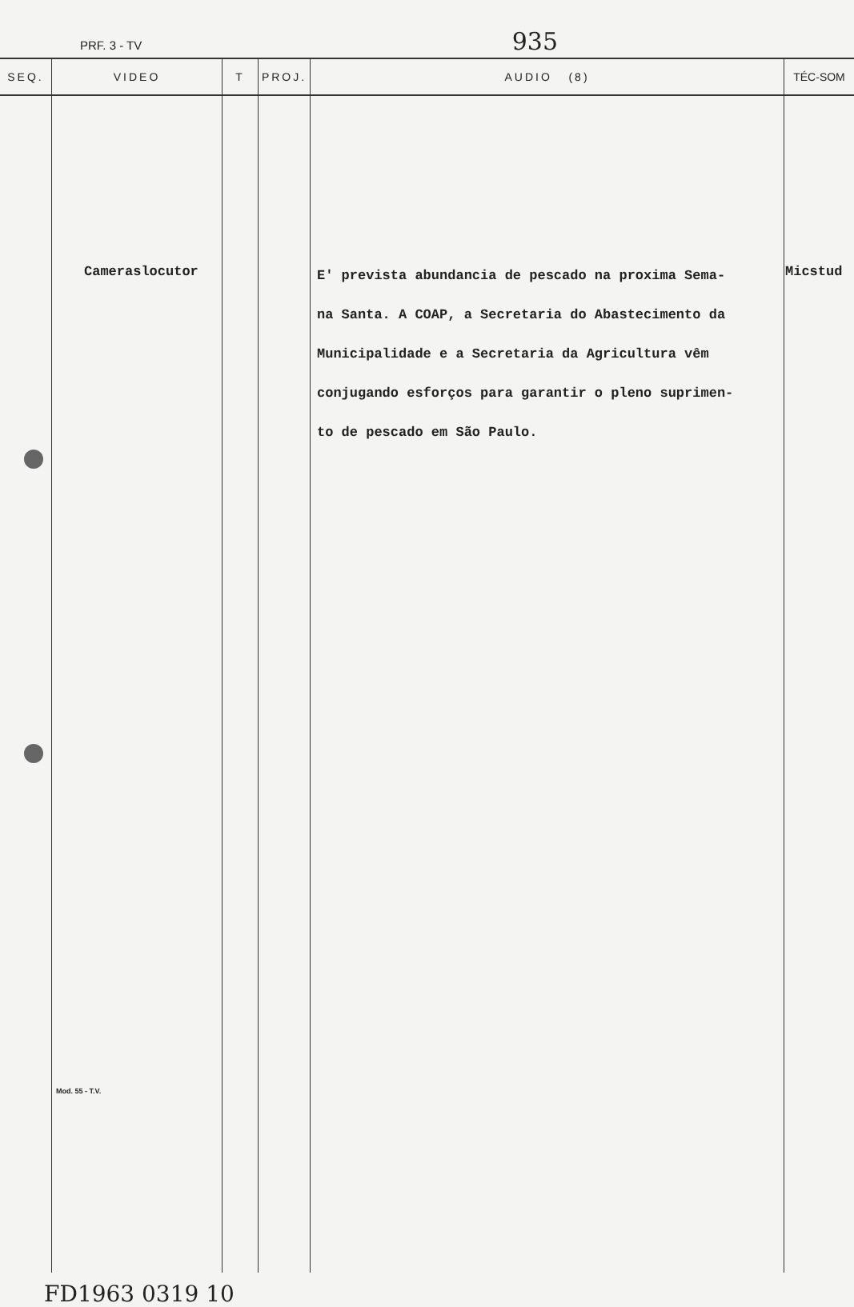PRF. 3 - TV 935
| SEQ. | VIDEO | T | PROJ. | AUDIO (8) | TÉC-SOM |
| --- | --- | --- | --- | --- | --- |
| | Cameraslocutor Mod. 55 - T.V. | | | E' prevista abundancia de pescado na proxima Sema- na Santa. A COAP, a Secretaria do Abastecimento da Municipalidade e a Secretaria da Agricultura vêm conjugando esforços para garantir o pleno suprimen- to de pescado em São Paulo. | Micstud |
FD1963 0319 10